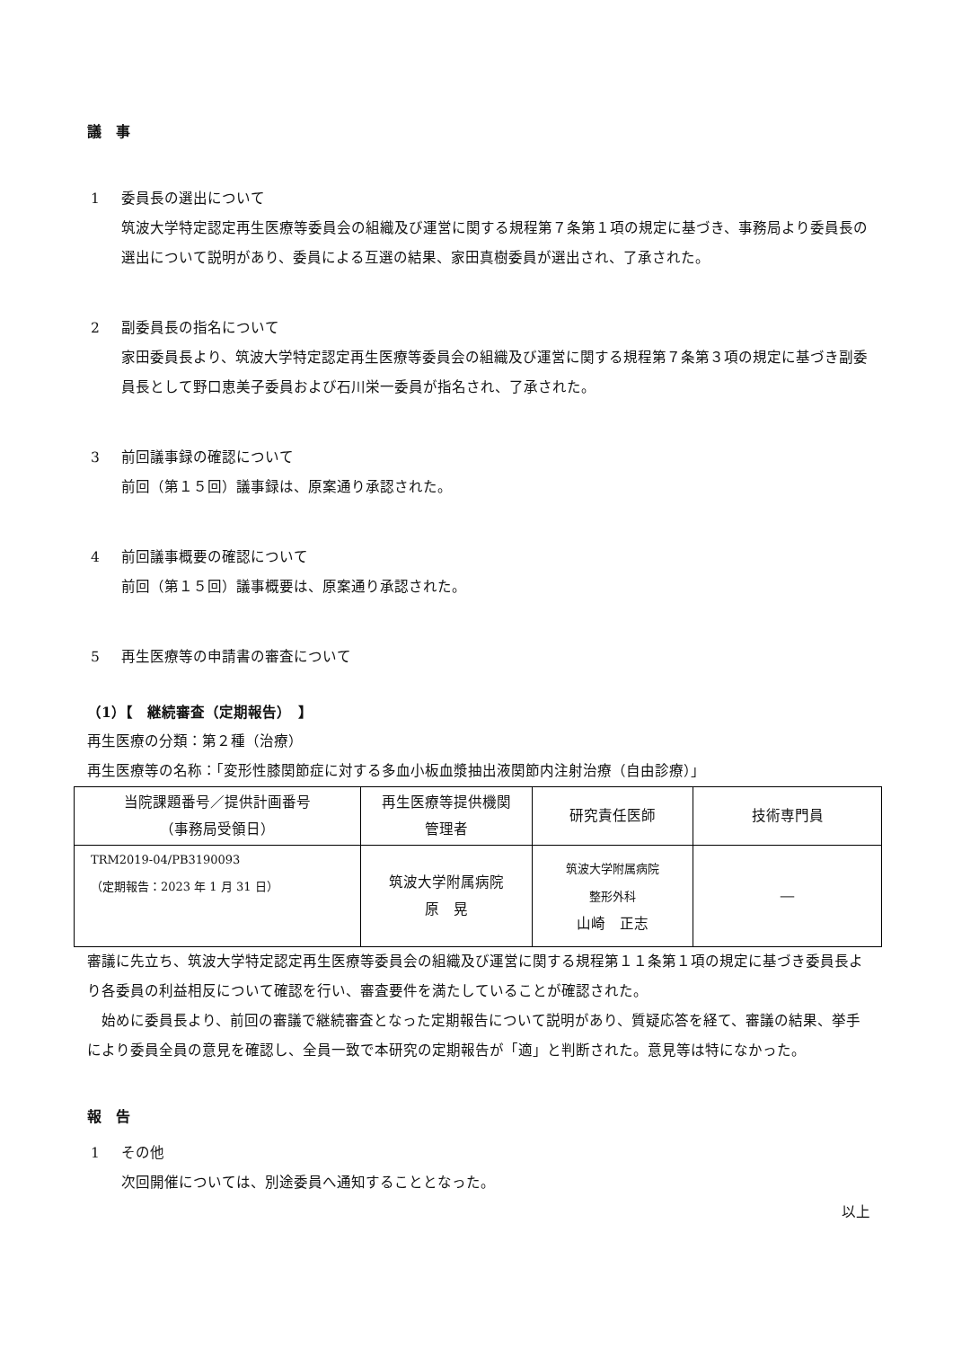議　事
1 委員長の選出について
筑波大学特定認定再生医療等委員会の組織及び運営に関する規程第７条第１項の規定に基づき、事務局より委員長の選出について説明があり、委員による互選の結果、家田真樹委員が選出され、了承された。
2 副委員長の指名について
家田委員長より、筑波大学特定認定再生医療等委員会の組織及び運営に関する規程第７条第３項の規定に基づき副委員長として野口恵美子委員および石川栄一委員が指名され、了承された。
3 前回議事録の確認について
前回（第１５回）議事録は、原案通り承認された。
4 前回議事概要の確認について
前回（第１５回）議事概要は、原案通り承認された。
5 再生医療等の申請書の審査について
（1）【　継続審査（定期報告）　】
再生医療の分類：第２種（治療）
再生医療等の名称：「変形性膝関節症に対する多血小板血漿抽出液関節内注射治療（自由診療）」
| 当院課題番号／提供計画番号 （事務局受領日） | 再生医療等提供機関 管理者 | 研究責任医師 | 技術専門員 |
| --- | --- | --- | --- |
| TRM2019-04/PB3190093 （定期報告：2023 年 1 月 31 日） | 筑波大学附属病院 原 晃 | 筑波大学附属病院 整形外科 山崎 正志 | ― |
審議に先立ち、筑波大学特定認定再生医療等委員会の組織及び運営に関する規程第１１条第１項の規定に基づき委員長より各委員の利益相反について確認を行い、審査要件を満たしていることが確認された。
　始めに委員長より、前回の審議で継続審査となった定期報告について説明があり、質疑応答を経て、審議の結果、挙手により委員全員の意見を確認し、全員一致で本研究の定期報告が「適」と判断された。意見等は特になかった。
報　告
1 その他
次回開催については、別途委員へ通知することとなった。
以上